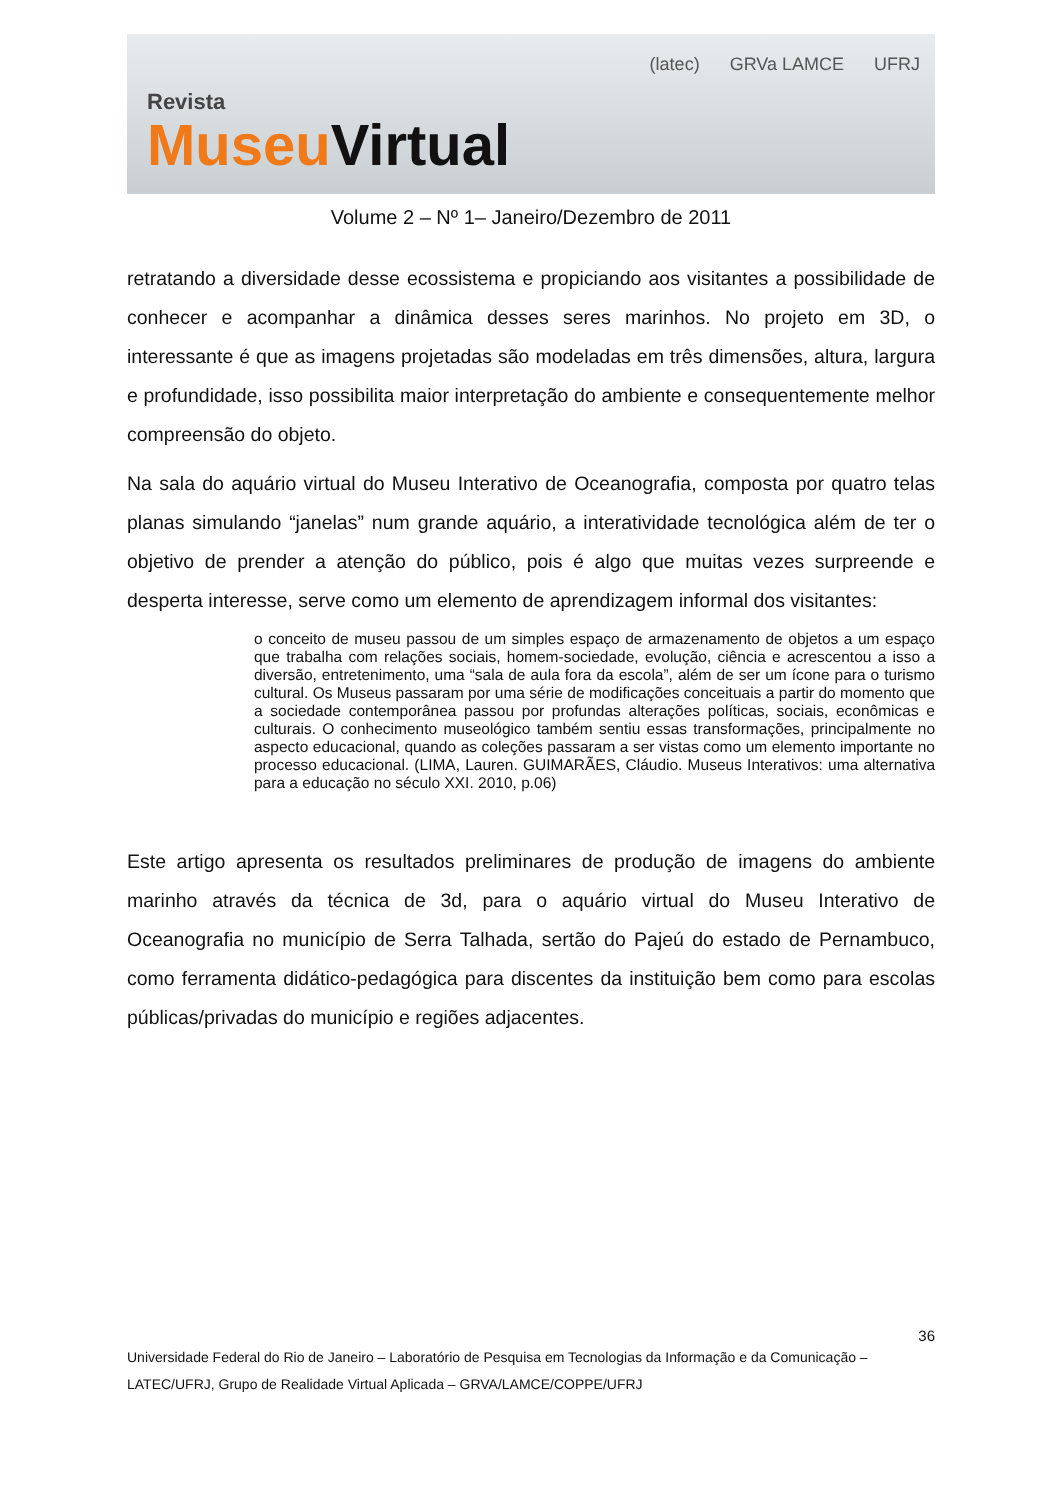Revista
Museu Virtual
(latec) GRVa LAMCE UFRJ
Volume 2 – Nº 1– Janeiro/Dezembro de 2011
retratando a diversidade desse ecossistema e propiciando aos visitantes a possibilidade de conhecer e acompanhar a dinâmica desses seres marinhos. No projeto em 3D, o interessante é que as imagens projetadas são modeladas em três dimensões, altura, largura e profundidade, isso possibilita maior interpretação do ambiente e consequentemente melhor compreensão do objeto.
Na sala do aquário virtual do Museu Interativo de Oceanografia, composta por quatro telas planas simulando “janelas” num grande aquário, a interatividade tecnológica além de ter o objetivo de prender a atenção do público, pois é algo que muitas vezes surpreende e desperta interesse, serve como um elemento de aprendizagem informal dos visitantes:
o conceito de museu passou de um simples espaço de armazenamento de objetos a um espaço que trabalha com relações sociais, homem-sociedade, evolução, ciência e acrescentou a isso a diversão, entretenimento, uma “sala de aula fora da escola”, além de ser um ícone para o turismo cultural. Os Museus passaram por uma série de modificações conceituais a partir do momento que a sociedade contemporânea passou por profundas alterações políticas, sociais, econômicas e culturais. O conhecimento museológico também sentiu essas transformações, principalmente no aspecto educacional, quando as coleções passaram a ser vistas como um elemento importante no processo educacional. (LIMA, Lauren. GUIMARÃES, Cláudio. Museus Interativos: uma alternativa para a educação no século XXI. 2010, p.06)
Este artigo apresenta os resultados preliminares de produção de imagens do ambiente marinho através da técnica de 3d, para o aquário virtual do Museu Interativo de Oceanografia no município de Serra Talhada, sertão do Pajeú do estado de Pernambuco, como ferramenta didático-pedagógica para discentes da instituição bem como para escolas públicas/privadas do município e regiões adjacentes.
36
Universidade Federal do Rio de Janeiro – Laboratório de Pesquisa em Tecnologias da Informação e da Comunicação – LATEC/UFRJ, Grupo de Realidade Virtual Aplicada – GRVA/LAMCE/COPPE/UFRJ